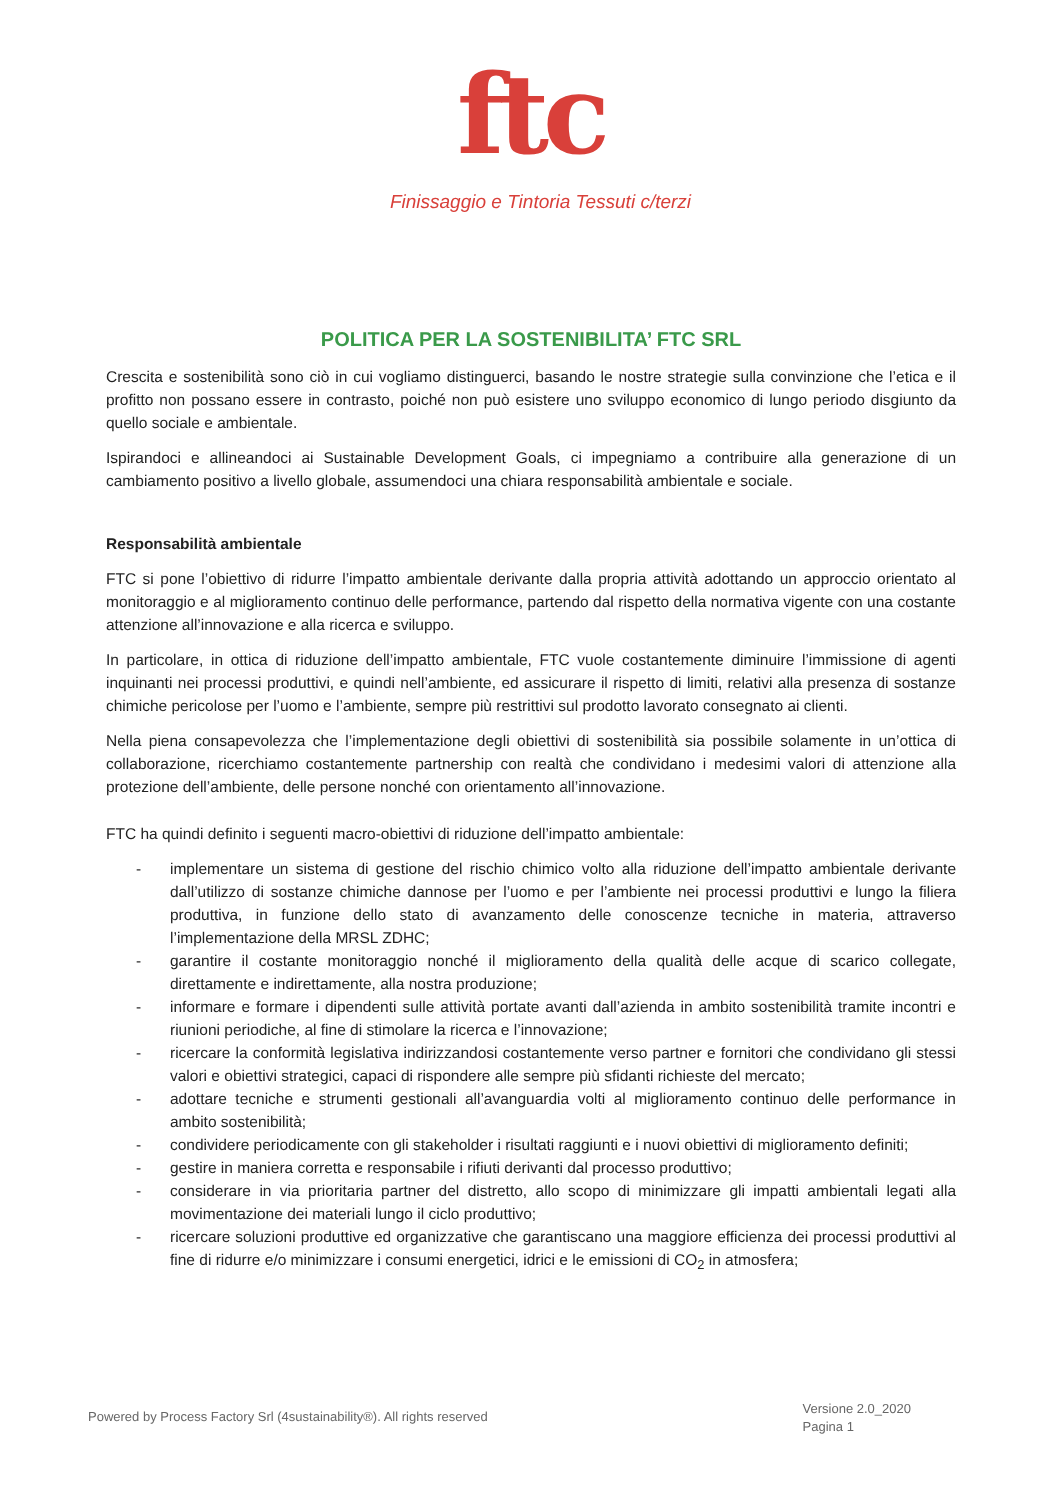ftc
Finissaggio e Tintoria Tessuti c/terzi
POLITICA PER LA SOSTENIBILITA’ FTC SRL
Crescita e sostenibilità sono ciò in cui vogliamo distinguerci, basando le nostre strategie sulla convinzione che l’etica e il profitto non possano essere in contrasto, poiché non può esistere uno sviluppo economico di lungo periodo disgiunto da quello sociale e ambientale.
Ispirandoci e allineandoci ai Sustainable Development Goals, ci impegniamo a contribuire alla generazione di un cambiamento positivo a livello globale, assumendoci una chiara responsabilità ambientale e sociale.
Responsabilità ambientale
FTC si pone l’obiettivo di ridurre l’impatto ambientale derivante dalla propria attività adottando un approccio orientato al monitoraggio e al miglioramento continuo delle performance, partendo dal rispetto della normativa vigente con una costante attenzione all’innovazione e alla ricerca e sviluppo.
In particolare, in ottica di riduzione dell’impatto ambientale, FTC vuole costantemente diminuire l’immissione di agenti inquinanti nei processi produttivi, e quindi nell’ambiente, ed assicurare il rispetto di limiti, relativi alla presenza di sostanze chimiche pericolose per l’uomo e l’ambiente, sempre più restrittivi sul prodotto lavorato consegnato ai clienti.
Nella piena consapevolezza che l’implementazione degli obiettivi di sostenibilità sia possibile solamente in un’ottica di collaborazione, ricerchiamo costantemente partnership con realtà che condividano i medesimi valori di attenzione alla protezione dell’ambiente, delle persone nonché con orientamento all’innovazione.
FTC ha quindi definito i seguenti macro-obiettivi di riduzione dell’impatto ambientale:
- implementare un sistema di gestione del rischio chimico volto alla riduzione dell’impatto ambientale derivante dall’utilizzo di sostanze chimiche dannose per l’uomo e per l’ambiente nei processi produttivi e lungo la filiera produttiva, in funzione dello stato di avanzamento delle conoscenze tecniche in materia, attraverso l’implementazione della MRSL ZDHC;
- garantire il costante monitoraggio nonché il miglioramento della qualità delle acque di scarico collegate, direttamente e indirettamente, alla nostra produzione;
- informare e formare i dipendenti sulle attività portate avanti dall’azienda in ambito sostenibilità tramite incontri e riunioni periodiche, al fine di stimolare la ricerca e l’innovazione;
- ricercare la conformità legislativa indirizzandosi costantemente verso partner e fornitori che condividano gli stessi valori e obiettivi strategici, capaci di rispondere alle sempre più sfidanti richieste del mercato;
- adottare tecniche e strumenti gestionali all’avanguardia volti al miglioramento continuo delle performance in ambito sostenibilità;
- condividere periodicamente con gli stakeholder i risultati raggiunti e i nuovi obiettivi di miglioramento definiti;
- gestire in maniera corretta e responsabile i rifiuti derivanti dal processo produttivo;
- considerare in via prioritaria partner del distretto, allo scopo di minimizzare gli impatti ambientali legati alla movimentazione dei materiali lungo il ciclo produttivo;
- ricercare soluzioni produttive ed organizzative che garantiscano una maggiore efficienza dei processi produttivi al fine di ridurre e/o minimizzare i consumi energetici, idrici e le emissioni di CO<sub>2</sub> in atmosfera;
Powered by Process Factory Srl (4sustainability®). All rights reserved
Versione 2.0_2020
Pagina 1